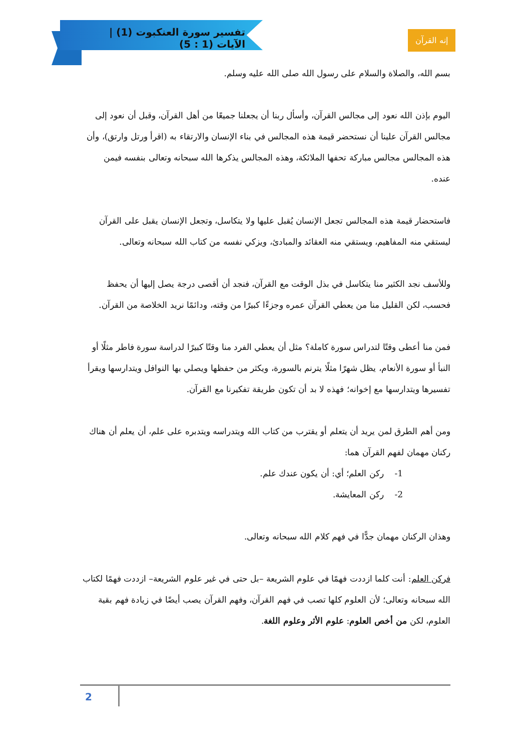تفسير سورة العنكبوت (1) | الآيات (1 : 5)
إنه القرآن
بسم الله، والصلاة والسلام على رسول الله صلى الله عليه وسلم.
اليوم بإذن الله نعود إلى مجالس القرآن، وأسأل ربنا أن يجعلنا جميعًا من أهل القرآن، وقبل أن نعود إلى مجالس القرآن علينا أن نستحضر قيمة هذه المجالس في بناء الإنسان والارتقاء به (اقرأ ورتل وارتق)، وأن هذه المجالس مجالس مباركة تحفها الملائكة، وهذه المجالس يذكرها الله سبحانه وتعالى بنفسه فيمن عنده.
فاستحضار قيمة هذه المجالس تجعل الإنسان يُقبل عليها ولا يتكاسل، وتجعل الإنسان يقبل على القرآن ليستقي منه المفاهيم، ويستقي منه العقائد والمبادئ، ويزكي نفسه من كتاب الله سبحانه وتعالى.
وللأسف نجد الكثير منا يتكاسل في بذل الوقت مع القرآن، فنجد أن أقصى درجة يصل إليها أن يحفظ فحسب، لكن القليل منا من يعطي القرآن عمره وجزءًا كبيرًا من وقته، ودائمًا نريد الخلاصة من القرآن.
فمن منا أعطى وقتًا لتدراس سورة كاملة؟ مثل أن يعطي الفرد منا وقتًا كبيرًا لدراسة سورة فاطر مثلًا أو النبأ أو سورة الأنعام، يظل شهرًا مثلًا يترنم بالسورة، ويكثر من حفظها ويصلي بها النوافل ويتدارسها ويقرأ تفسيرها ويتدارسها مع إخوانه؛ فهذه لا بد أن تكون طريقة تفكيرنا مع القرآن.
ومن أهم الطرق لمن يريد أن يتعلم أو يقترب من كتاب الله ويتدراسه ويتدبره على علم، أن يعلم أن هناك ركنان مهمان لفهم القرآن هما:
1- ركن العلم؛ أي: أن يكون عندك علم.
2- ركن المعايشة.
وهذان الركنان مهمان جدًّا في فهم كلام الله سبحانه وتعالى.
فركن العلم: أنت كلما ازددت فهمًا في علوم الشريعة –بل حتى في غير علوم الشريعة– ازددت فهمًا لكتاب الله سبحانه وتعالى؛ لأن العلوم كلها تصب في فهم القرآن، وفهم القرآن يصب أيضًا في زيادة فهم بقية العلوم، لكن من أخص العلوم: علوم الأثر وعلوم اللغة.
2